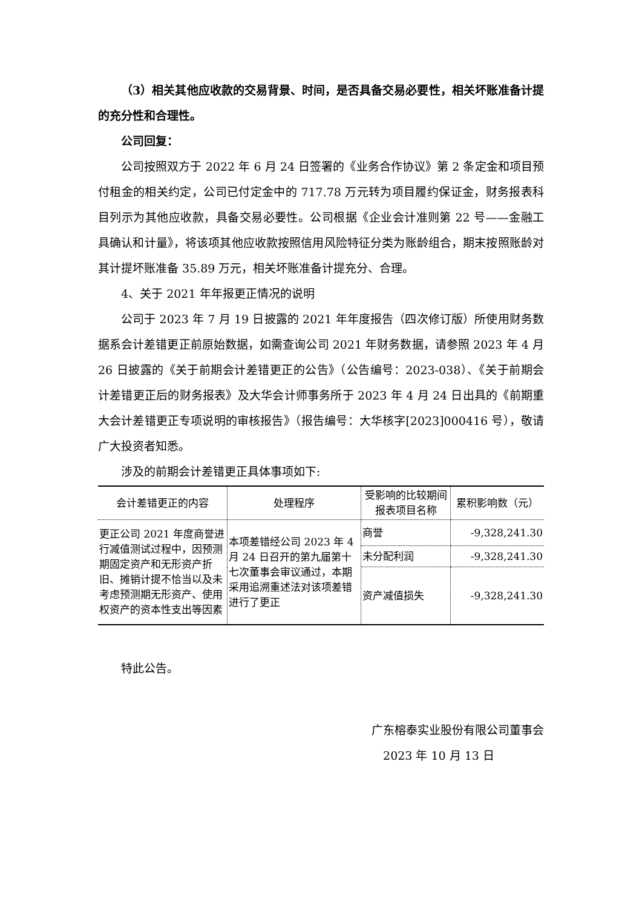（3）相关其他应收款的交易背景、时间，是否具备交易必要性，相关坏账准备计提的充分性和合理性。
公司回复：
公司按照双方于 2022 年 6 月 24 日签署的《业务合作协议》第 2 条定金和项目预付租金的相关约定，公司已付定金中的 717.78 万元转为项目履约保证金，财务报表科目列示为其他应收款，具备交易必要性。公司根据《企业会计准则第 22 号——金融工具确认和计量》，将该项其他应收款按照信用风险特征分类为账龄组合，期末按照账龄对其计提坏账准备 35.89 万元，相关坏账准备计提充分、合理。
4、关于 2021 年年报更正情况的说明
公司于 2023 年 7 月 19 日披露的 2021 年年度报告（四次修订版）所使用财务数据系会计差错更正前原始数据，如需查询公司 2021 年财务数据，请参照 2023 年 4 月 26 日披露的《关于前期会计差错更正的公告》（公告编号：2023-038）、《关于前期会计差错更正后的财务报表》及大华会计师事务所于 2023 年 4 月 24 日出具的《前期重大会计差错更正专项说明的审核报告》（报告编号：大华核字[2023]000416 号），敬请广大投资者知悉。
涉及的前期会计差错更正具体事项如下:
| 会计差错更正的内容 | 处理程序 | 受影响的比较期间报表项目名称 | 累积影响数（元） |
| --- | --- | --- | --- |
| 更正公司 2021 年度商誉进行减值测试过程中，因预测期固定资产和无形资产折旧、摊销计提不恰当以及未考虑预测期无形资产、使用权资产的资本性支出等因素 | 本项差错经公司 2023 年 4 月 24 日召开的第九届第十七次董事会审议通过，本期采用追溯重述法对该项差错进行了更正 | 商誉 | -9,328,241.30 |
| | | 未分配利润 | -9,328,241.30 |
| | | 资产减值损失 | -9,328,241.30 |
特此公告。
广东榕泰实业股份有限公司董事会
2023 年 10 月 13 日